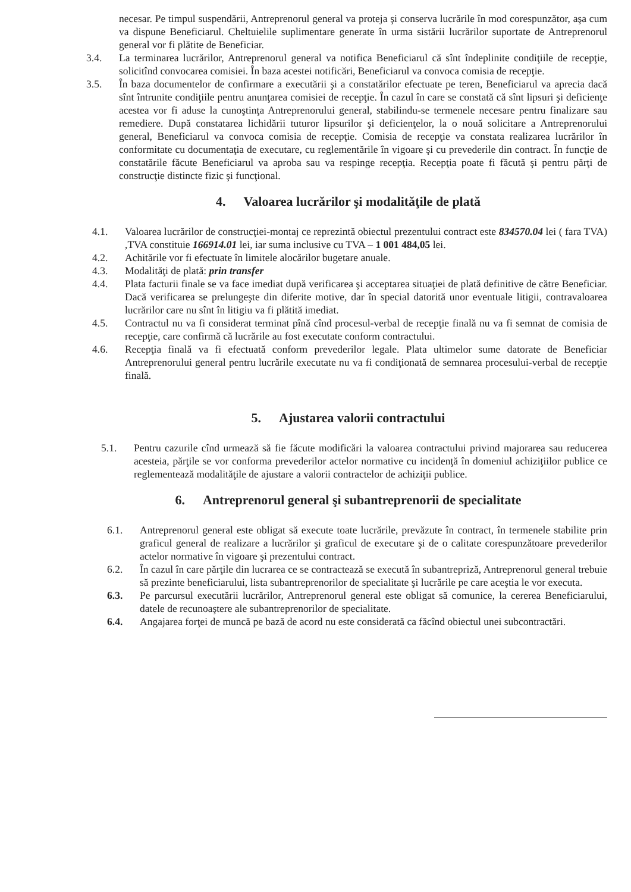necesar. Pe timpul suspendării, Antreprenorul general va proteja şi conserva lucrările în mod corespunzător, aşa cum va dispune Beneficiarul. Cheltuielile suplimentare generate în urma sistării lucrărilor suportate de Antreprenorul general vor fi plătite de Beneficiar.
3.4. La terminarea lucrărilor, Antreprenorul general va notifica Beneficiarul că sînt îndeplinite condiţiile de recepţie, solicitînd convocarea comisiei. În baza acestei notificări, Beneficiarul va convoca comisia de recepţie.
3.5. În baza documentelor de confirmare a executării şi a constatărilor efectuate pe teren, Beneficiarul va aprecia dacă sînt întrunite condiţiile pentru anunţarea comisiei de recepţie. În cazul în care se constată că sînt lipsuri şi deficienţe acestea vor fi aduse la cunoştinţa Antreprenorului general, stabilindu-se termenele necesare pentru finalizare sau remediere. După constatarea lichidării tuturor lipsurilor şi deficienţelor, la o nouă solicitare a Antreprenorului general, Beneficiarul va convoca comisia de recepţie. Comisia de recepţie va constata realizarea lucrărilor în conformitate cu documentaţia de executare, cu reglementările în vigoare şi cu prevederile din contract. În funcţie de constatările făcute Beneficiarul va aproba sau va respinge recepţia. Recepţia poate fi făcută şi pentru părţi de construcţie distincte fizic şi funcţional.
4. Valoarea lucrărilor şi modalităţile de plată
4.1. Valoarea lucrărilor de construcţiei-montaj ce reprezintă obiectul prezentului contract este 834570.04 lei ( fara TVA) ,TVA constituie 166914.01 lei, iar suma inclusive cu TVA – 1 001 484,05 lei.
4.2. Achitările vor fi efectuate în limitele alocărilor bugetare anuale.
4.3. Modalităţi de plată: prin transfer
4.4. Plata facturii finale se va face imediat după verificarea şi acceptarea situaţiei de plată definitive de către Beneficiar. Dacă verificarea se prelungeşte din diferite motive, dar în special datorită unor eventuale litigii, contravaloarea lucrărilor care nu sînt în litigiu va fi plătită imediat.
4.5. Contractul nu va fi considerat terminat pînă cînd procesul-verbal de recepţie finală nu va fi semnat de comisia de recepţie, care confirmă că lucrările au fost executate conform contractului.
4.6. Recepţia finală va fi efectuată conform prevederilor legale. Plata ultimelor sume datorate de Beneficiar Antreprenorului general pentru lucrările executate nu va fi condiţionată de semnarea procesului-verbal de recepţie finală.
5. Ajustarea valorii contractului
5.1. Pentru cazurile cînd urmează să fie făcute modificări la valoarea contractului privind majorarea sau reducerea acesteia, părţile se vor conforma prevederilor actelor normative cu incidenţă în domeniul achiziţiilor publice ce reglementează modalităţile de ajustare a valorii contractelor de achiziţii publice.
6. Antreprenorul general şi subantreprenorii de specialitate
6.1. Antreprenorul general este obligat să execute toate lucrările, prevăzute în contract, în termenele stabilite prin graficul general de realizare a lucrărilor şi graficul de executare şi de o calitate corespunzătoare prevederilor actelor normative în vigoare şi prezentului contract.
6.2. În cazul în care părţile din lucrarea ce se contractează se execută în subantrepriză, Antreprenorul general trebuie să prezinte beneficiarului, lista subantreprenorilor de specialitate şi lucrările pe care aceştia le vor executa.
6.3. Pe parcursul executării lucrărilor, Antreprenorul general este obligat să comunice, la cererea Beneficiarului, datele de recunoaştere ale subantreprenorilor de specialitate.
6.4. Angajarea forţei de muncă pe bază de acord nu este considerată ca făcînd obiectul unei subcontractări.